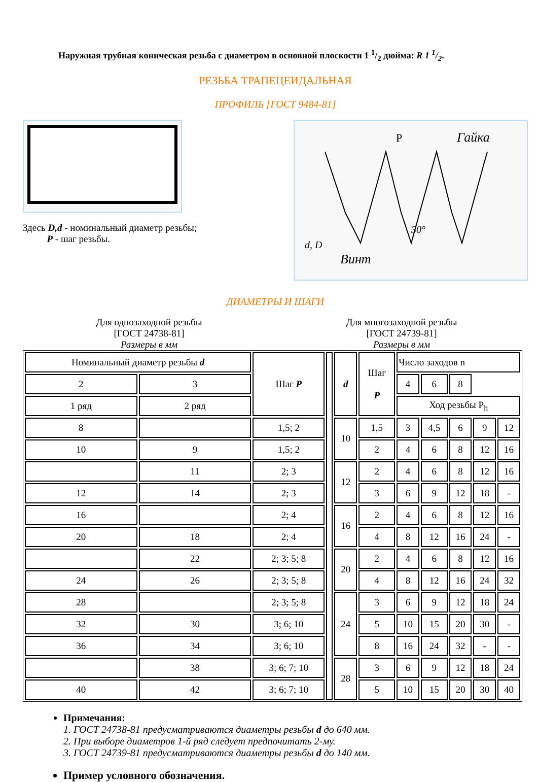Наружная трубная коническая резьба с диаметром в основной плоскости 1 1/2 дюйма: R 1 1/2.
РЕЗЬБА ТРАПЕЦЕИДАЛЬНАЯ
ПРОФИЛЬ [ГОСТ 9484-81]
Здесь D,d - номинальный диаметр резьбы;
P - шаг резьбы.
P
Гайка
Винт
30°
d, D
ДИАМЕТРЫ И ШАГИ
Для однозаходной резьбы
[ГОСТ 24738-81]
Размеры в мм
Для многозаходной резьбы
[ГОСТ 24739-81]
Размеры в мм
| Номинальный диаметр резьбы d | | Шаг P | | d | Шаг P | Число заходов n | | | | |
| | | | | | | 2 | 3 | 4 | 6 | 8 |
| 1 ряд | 2 ряд | | | | | Ход резьбы P<sub>h</sub> | | | | |
| 8 | | 1,5; 2 | | 10 | 1,5 | 3 | 4,5 | 6 | 9 | 12 |
| 10 | 9 | 1,5; 2 | | | 2 | 4 | 6 | 8 | 12 | 16 |
| | 11 | 2; 3 | | 12 | 2 | 4 | 6 | 8 | 12 | 16 |
| 12 | 14 | 2; 3 | | | 3 | 6 | 9 | 12 | 18 | - |
| 16 | | 2; 4 | | 16 | 2 | 4 | 6 | 8 | 12 | 16 |
| 20 | 18 | 2; 4 | | | 4 | 8 | 12 | 16 | 24 | - |
| | 22 | 2; 3; 5; 8 | | 20 | 2 | 4 | 6 | 8 | 12 | 16 |
| 24 | 26 | 2; 3; 5; 8 | | | 4 | 8 | 12 | 16 | 24 | 32 |
| 28 | | 2; 3; 5; 8 | | 24 | 3 | 6 | 9 | 12 | 18 | 24 |
| 32 | 30 | 3; 6; 10 | | | 5 | 10 | 15 | 20 | 30 | - |
| 36 | 34 | 3; 6; 10 | | | 8 | 16 | 24 | 32 | - | - |
| | 38 | 3; 6; 7; 10 | | 28 | 3 | 6 | 9 | 12 | 18 | 24 |
| 40 | 42 | 3; 6; 7; 10 | | | 5 | 10 | 15 | 20 | 30 | 40 |
Примечания:
1. ГОСТ 24738-81 предусматриваются диаметры резьбы d до 640 мм.
2. При выборе диаметров 1-й ряд следует предпочитать 2-му.
3. ГОСТ 24739-81 предусматриваются диаметры резьбы d до 140 мм.
Пример условного обозначения.